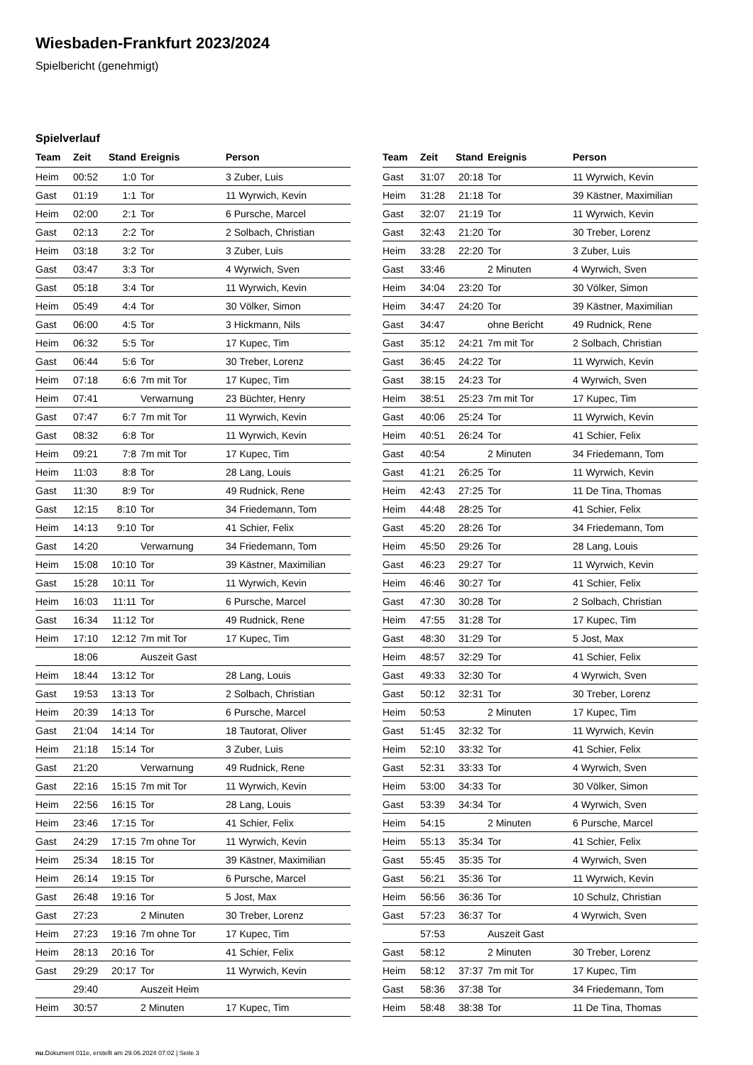Wiesbaden-Frankfurt 2023/2024
Spielbericht (genehmigt)
Spielverlauf
| Team | Zeit | Stand | Ereignis | Person |
| --- | --- | --- | --- | --- |
| Heim | 00:52 | 1:0 | Tor | 3 Zuber, Luis |
| Gast | 01:19 | 1:1 | Tor | 11 Wyrwich, Kevin |
| Heim | 02:00 | 2:1 | Tor | 6 Pursche, Marcel |
| Gast | 02:13 | 2:2 | Tor | 2 Solbach, Christian |
| Heim | 03:18 | 3:2 | Tor | 3 Zuber, Luis |
| Gast | 03:47 | 3:3 | Tor | 4 Wyrwich, Sven |
| Gast | 05:18 | 3:4 | Tor | 11 Wyrwich, Kevin |
| Heim | 05:49 | 4:4 | Tor | 30 Völker, Simon |
| Gast | 06:00 | 4:5 | Tor | 3 Hickmann, Nils |
| Heim | 06:32 | 5:5 | Tor | 17 Kupec, Tim |
| Gast | 06:44 | 5:6 | Tor | 30 Treber, Lorenz |
| Heim | 07:18 | 6:6 | 7m mit Tor | 17 Kupec, Tim |
| Heim | 07:41 | | Verwarnung | 23 Büchter, Henry |
| Gast | 07:47 | 6:7 | 7m mit Tor | 11 Wyrwich, Kevin |
| Gast | 08:32 | 6:8 | Tor | 11 Wyrwich, Kevin |
| Heim | 09:21 | 7:8 | 7m mit Tor | 17 Kupec, Tim |
| Heim | 11:03 | 8:8 | Tor | 28 Lang, Louis |
| Gast | 11:30 | 8:9 | Tor | 49 Rudnick, Rene |
| Gast | 12:15 | 8:10 | Tor | 34 Friedemann, Tom |
| Heim | 14:13 | 9:10 | Tor | 41 Schier, Felix |
| Gast | 14:20 | | Verwarnung | 34 Friedemann, Tom |
| Heim | 15:08 | 10:10 | Tor | 39 Kästner, Maximilian |
| Gast | 15:28 | 10:11 | Tor | 11 Wyrwich, Kevin |
| Heim | 16:03 | 11:11 | Tor | 6 Pursche, Marcel |
| Gast | 16:34 | 11:12 | Tor | 49 Rudnick, Rene |
| Heim | 17:10 | 12:12 | 7m mit Tor | 17 Kupec, Tim |
| | 18:06 | | Auszeit Gast | |
| Heim | 18:44 | 13:12 | Tor | 28 Lang, Louis |
| Gast | 19:53 | 13:13 | Tor | 2 Solbach, Christian |
| Heim | 20:39 | 14:13 | Tor | 6 Pursche, Marcel |
| Gast | 21:04 | 14:14 | Tor | 18 Tautorat, Oliver |
| Heim | 21:18 | 15:14 | Tor | 3 Zuber, Luis |
| Gast | 21:20 | | Verwarnung | 49 Rudnick, Rene |
| Gast | 22:16 | 15:15 | 7m mit Tor | 11 Wyrwich, Kevin |
| Heim | 22:56 | 16:15 | Tor | 28 Lang, Louis |
| Heim | 23:46 | 17:15 | Tor | 41 Schier, Felix |
| Gast | 24:29 | 17:15 | 7m ohne Tor | 11 Wyrwich, Kevin |
| Heim | 25:34 | 18:15 | Tor | 39 Kästner, Maximilian |
| Heim | 26:14 | 19:15 | Tor | 6 Pursche, Marcel |
| Gast | 26:48 | 19:16 | Tor | 5 Jost, Max |
| Gast | 27:23 | | 2 Minuten | 30 Treber, Lorenz |
| Heim | 27:23 | 19:16 | 7m ohne Tor | 17 Kupec, Tim |
| Heim | 28:13 | 20:16 | Tor | 41 Schier, Felix |
| Gast | 29:29 | 20:17 | Tor | 11 Wyrwich, Kevin |
| | 29:40 | | Auszeit Heim | |
| Heim | 30:57 | | 2 Minuten | 17 Kupec, Tim |
| Team | Zeit | Stand | Ereignis | Person |
| --- | --- | --- | --- | --- |
| Gast | 31:07 | 20:18 | Tor | 11 Wyrwich, Kevin |
| Heim | 31:28 | 21:18 | Tor | 39 Kästner, Maximilian |
| Gast | 32:07 | 21:19 | Tor | 11 Wyrwich, Kevin |
| Gast | 32:43 | 21:20 | Tor | 30 Treber, Lorenz |
| Heim | 33:28 | 22:20 | Tor | 3 Zuber, Luis |
| Gast | 33:46 | | 2 Minuten | 4 Wyrwich, Sven |
| Heim | 34:04 | 23:20 | Tor | 30 Völker, Simon |
| Heim | 34:47 | 24:20 | Tor | 39 Kästner, Maximilian |
| Gast | 34:47 | | ohne Bericht | 49 Rudnick, Rene |
| Gast | 35:12 | 24:21 | 7m mit Tor | 2 Solbach, Christian |
| Gast | 36:45 | 24:22 | Tor | 11 Wyrwich, Kevin |
| Gast | 38:15 | 24:23 | Tor | 4 Wyrwich, Sven |
| Heim | 38:51 | 25:23 | 7m mit Tor | 17 Kupec, Tim |
| Gast | 40:06 | 25:24 | Tor | 11 Wyrwich, Kevin |
| Heim | 40:51 | 26:24 | Tor | 41 Schier, Felix |
| Gast | 40:54 | | 2 Minuten | 34 Friedemann, Tom |
| Gast | 41:21 | 26:25 | Tor | 11 Wyrwich, Kevin |
| Heim | 42:43 | 27:25 | Tor | 11 De Tina, Thomas |
| Heim | 44:48 | 28:25 | Tor | 41 Schier, Felix |
| Gast | 45:20 | 28:26 | Tor | 34 Friedemann, Tom |
| Heim | 45:50 | 29:26 | Tor | 28 Lang, Louis |
| Gast | 46:23 | 29:27 | Tor | 11 Wyrwich, Kevin |
| Heim | 46:46 | 30:27 | Tor | 41 Schier, Felix |
| Gast | 47:30 | 30:28 | Tor | 2 Solbach, Christian |
| Heim | 47:55 | 31:28 | Tor | 17 Kupec, Tim |
| Gast | 48:30 | 31:29 | Tor | 5 Jost, Max |
| Heim | 48:57 | 32:29 | Tor | 41 Schier, Felix |
| Gast | 49:33 | 32:30 | Tor | 4 Wyrwich, Sven |
| Gast | 50:12 | 32:31 | Tor | 30 Treber, Lorenz |
| Heim | 50:53 | | 2 Minuten | 17 Kupec, Tim |
| Gast | 51:45 | 32:32 | Tor | 11 Wyrwich, Kevin |
| Heim | 52:10 | 33:32 | Tor | 41 Schier, Felix |
| Gast | 52:31 | 33:33 | Tor | 4 Wyrwich, Sven |
| Heim | 53:00 | 34:33 | Tor | 30 Völker, Simon |
| Gast | 53:39 | 34:34 | Tor | 4 Wyrwich, Sven |
| Heim | 54:15 | | 2 Minuten | 6 Pursche, Marcel |
| Heim | 55:13 | 35:34 | Tor | 41 Schier, Felix |
| Gast | 55:45 | 35:35 | Tor | 4 Wyrwich, Sven |
| Gast | 56:21 | 35:36 | Tor | 11 Wyrwich, Kevin |
| Heim | 56:56 | 36:36 | Tor | 10 Schulz, Christian |
| Gast | 57:23 | 36:37 | Tor | 4 Wyrwich, Sven |
| | 57:53 | | Auszeit Gast | |
| Gast | 58:12 | | 2 Minuten | 30 Treber, Lorenz |
| Heim | 58:12 | 37:37 | 7m mit Tor | 17 Kupec, Tim |
| Gast | 58:36 | 37:38 | Tor | 34 Friedemann, Tom |
| Heim | 58:48 | 38:38 | Tor | 11 De Tina, Thomas |
nu.Dokument 011e, erstellt am 29.06.2024 07:02 | Seite 3